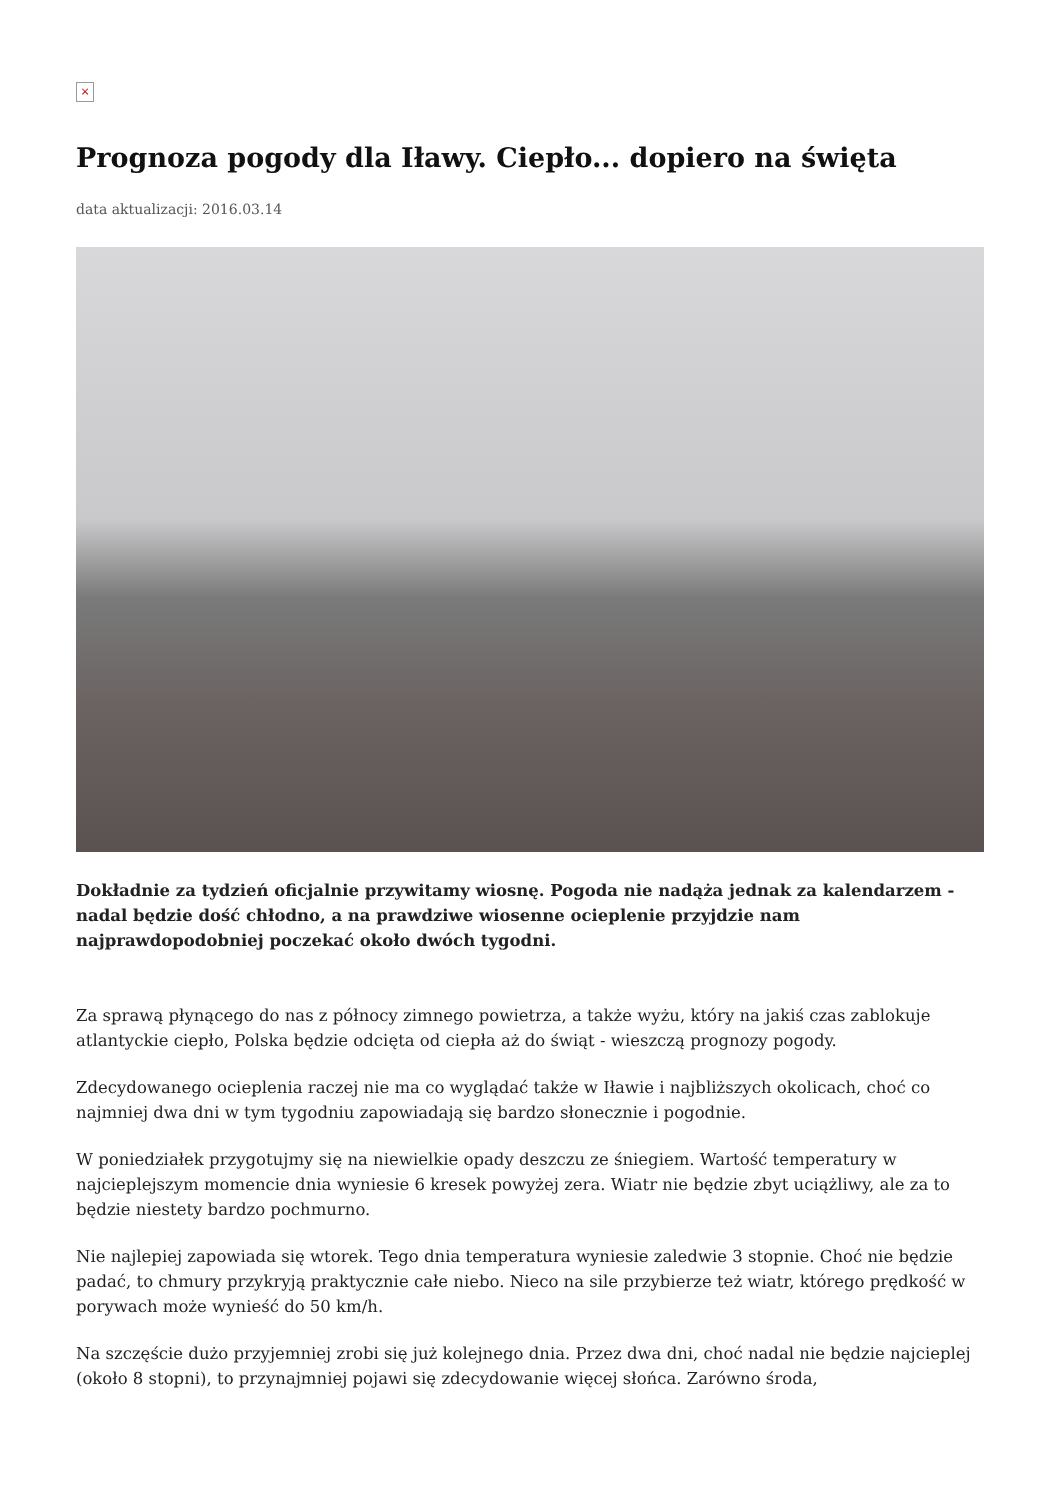×
Prognoza pogody dla Iławy. Ciepło... dopiero na święta
data aktualizacji: 2016.03.14
Dokładnie za tydzień oficjalnie przywitamy wiosnę. Pogoda nie nadąża jednak za kalendarzem - nadal będzie dość chłodno, a na prawdziwe wiosenne ocieplenie przyjdzie nam najprawdopodobniej poczekać około dwóch tygodni.
Za sprawą płynącego do nas z północy zimnego powietrza, a także wyżu, który na jakiś czas zablokuje atlantyckie ciepło, Polska będzie odcięta od ciepła aż do świąt - wieszczą prognozy pogody.
Zdecydowanego ocieplenia raczej nie ma co wyglądać także w Iławie i najbliższych okolicach, choć co najmniej dwa dni w tym tygodniu zapowiadają się bardzo słonecznie i pogodnie.
W poniedziałek przygotujmy się na niewielkie opady deszczu ze śniegiem. Wartość temperatury w najcieplejszym momencie dnia wyniesie 6 kresek powyżej zera. Wiatr nie będzie zbyt uciążliwy, ale za to będzie niestety bardzo pochmurno.
Nie najlepiej zapowiada się wtorek. Tego dnia temperatura wyniesie zaledwie 3 stopnie. Choć nie będzie padać, to chmury przykryją praktycznie całe niebo. Nieco na sile przybierze też wiatr, którego prędkość w porywach może wynieść do 50 km/h.
Na szczęście dużo przyjemniej zrobi się już kolejnego dnia. Przez dwa dni, choć nadal nie będzie najcieplej (około 8 stopni), to przynajmniej pojawi się zdecydowanie więcej słońca. Zarówno środa,